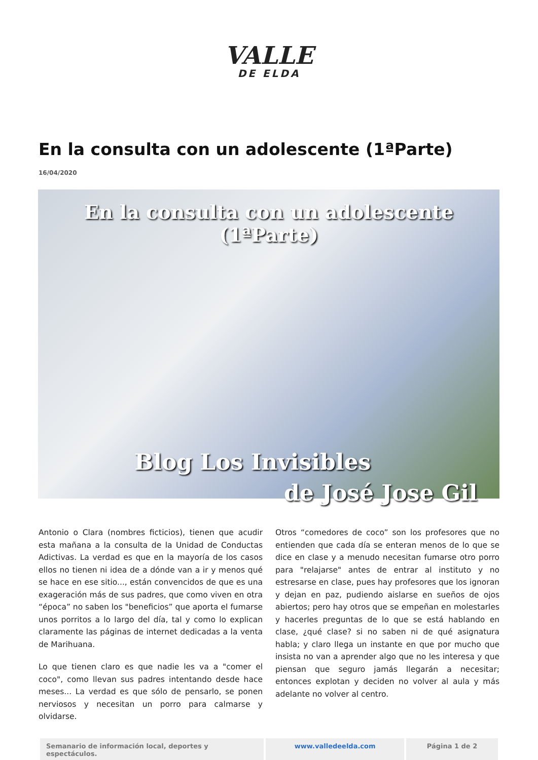VALLE
DE ELDA
En la consulta con un adolescente (1ªParte)
16/04/2020
En la consulta con un adolescente (1ªParte)
Blog Los Invisibles
de José Jose Gil
Antonio o Clara (nombres ficticios), tienen que acudir esta mañana a la consulta de la Unidad de Conductas Adictivas. La verdad es que en la mayoría de los casos ellos no tienen ni idea de a dónde van a ir y menos qué se hace en ese sitio..., están convencidos de que es una exageración más de sus padres, que como viven en otra “época” no saben los "beneficios” que aporta el fumarse unos porritos a lo largo del día, tal y como lo explican claramente las páginas de internet dedicadas a la venta de Marihuana.
Lo que tienen claro es que nadie les va a "comer el coco", como llevan sus padres intentando desde hace meses... La verdad es que sólo de pensarlo, se ponen nerviosos y necesitan un porro para calmarse y olvidarse.
Otros “comedores de coco” son los profesores que no entienden que cada día se enteran menos de lo que se dice en clase y a menudo necesitan fumarse otro porro para "relajarse" antes de entrar al instituto y no estresarse en clase, pues hay profesores que los ignoran y dejan en paz, pudiendo aislarse en sueños de ojos abiertos; pero hay otros que se empeñan en molestarles y hacerles preguntas de lo que se está hablando en clase, ¿qué clase? si no saben ni de qué asignatura habla; y claro llega un instante en que por mucho que insista no van a aprender algo que no les interesa y que piensan que seguro jamás llegarán a necesitar; entonces explotan y deciden no volver al aula y más adelante no volver al centro.
Semanario de información local, deportes y espectáculos.
www.valledeelda.com Página 1 de 2